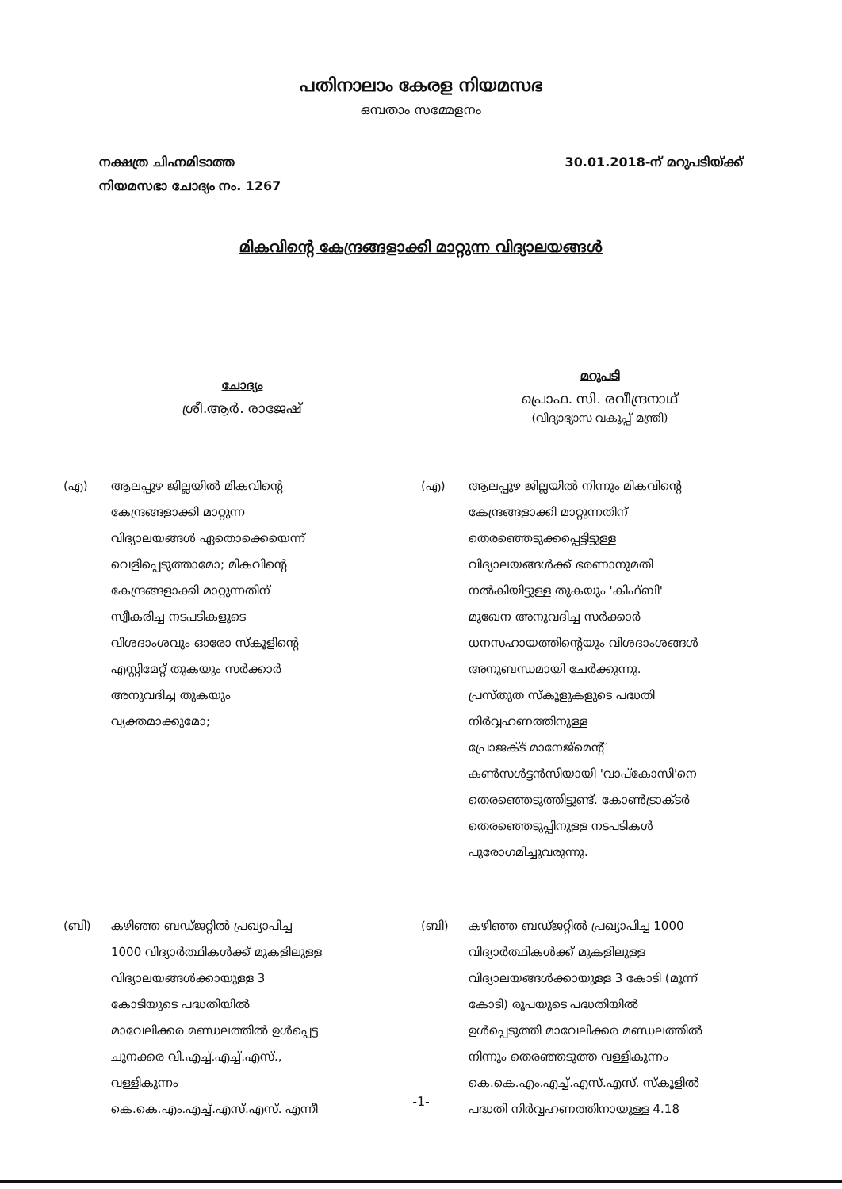പതിനാലാം കേരള നിയമസഭ
ഒമ്പതാം സമ്മേളനം
നക്ഷത്ര ചിഹ്നമിടാത്ത
നിയമസഭാ ചോദ്യം നം. 1267
30.01.2018-ന് മറുപടിയ്ക്ക്
മികവിന്റെ കേന്ദ്രങ്ങളാക്കി മാറ്റുന്ന വിദ്യാലയങ്ങൾ
ചോദ്യം
ശ്രീ.ആർ. രാജേഷ്
മറുപടി
പ്രൊഫ. സി. രവീന്ദ്രനാഥ്
(വിദ്യാഭ്യാസ വകുപ്പ് മന്ത്രി)
(എ) ആലപ്പുഴ ജില്ലയിൽ മികവിന്റെ
കേന്ദ്രങ്ങളാക്കി മാറ്റുന്ന
വിദ്യാലയങ്ങൾ ഏതൊക്കെയെന്ന്
വെളിപ്പെടുത്താമോ; മികവിന്റെ
കേന്ദ്രങ്ങളാക്കി മാറ്റുന്നതിന്
സ്വീകരിച്ച നടപടികളുടെ
വിശദാംശവും ഓരോ സ്കൂളിന്റെ
എസ്റ്റിമേറ്റ് തുകയും സർക്കാർ
അനുവദിച്ച തുകയും
വ്യക്തമാക്കുമോ;
(എ) ആലപ്പുഴ ജില്ലയിൽ നിന്നും മികവിന്റെ
കേന്ദ്രങ്ങളാക്കി മാറ്റുന്നതിന്
തെരഞ്ഞെടുക്കപ്പെട്ടിട്ടുള്ള
വിദ്യാലയങ്ങൾക്ക് ഭരണാനുമതി
നൽകിയിട്ടുള്ള തുകയും 'കിഫ്ബി'
മുഖേന അനുവദിച്ച സർക്കാർ
ധനസഹായത്തിന്റെയും വിശദാംശങ്ങൾ
അനുബന്ധമായി ചേർക്കുന്നു.
പ്രസ്തുത സ്കൂളുകളുടെ പദ്ധതി
നിർവ്വഹണത്തിനുള്ള
പ്രോജക്ട് മാനേജ്മെന്റ്
കൺസൾട്ടൻസിയായി 'വാപ്കോസി'നെ
തെരഞ്ഞെടുത്തിട്ടുണ്ട്. കോൺട്രാക്ടർ
തെരഞ്ഞെടുപ്പിനുള്ള നടപടികൾ
പുരോഗമിച്ചുവരുന്നു.
(ബി) കഴിഞ്ഞ ബഡ്ജറ്റിൽ പ്രഖ്യാപിച്ച
1000 വിദ്യാർത്ഥികൾക്ക് മുകളിലുള്ള
വിദ്യാലയങ്ങൾക്കായുള്ള 3
കോടിയുടെ പദ്ധതിയിൽ
മാവേലിക്കര മണ്ഡലത്തിൽ ഉൾപ്പെട്ട
ചുനക്കര വി.എച്ച്.എച്ച്.എസ്.,
വള്ളികുന്നം
കെ.കെ.എം.എച്ച്.എസ്.എസ്. എന്നീ
(ബി) കഴിഞ്ഞ ബഡ്ജറ്റിൽ പ്രഖ്യാപിച്ച 1000
വിദ്യാർത്ഥികൾക്ക് മുകളിലുള്ള
വിദ്യാലയങ്ങൾക്കായുള്ള 3 കോടി (മൂന്ന്
കോടി) രൂപയുടെ പദ്ധതിയിൽ
ഉൾപ്പെടുത്തി മാവേലിക്കര മണ്ഡലത്തിൽ
നിന്നും തെരഞ്ഞടുത്ത വള്ളികുന്നം
കെ.കെ.എം.എച്ച്.എസ്.എസ്. സ്കൂളിൽ
പദ്ധതി നിർവ്വഹണത്തിനായുള്ള 4.18
-1-